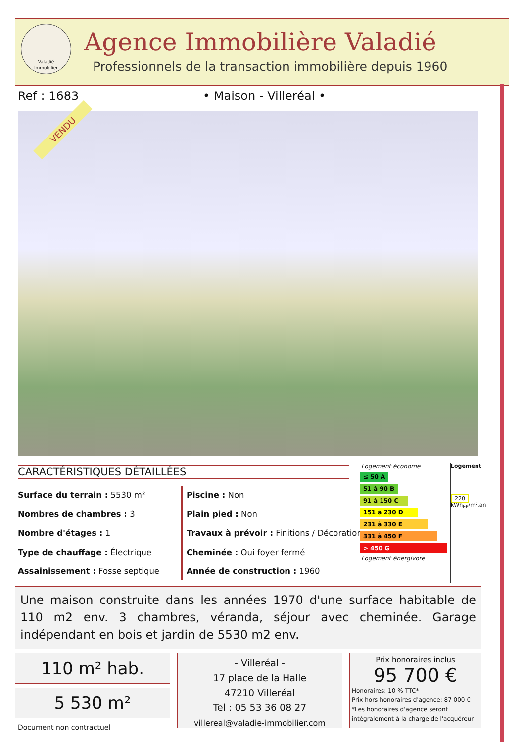Valadié
Immobilier
Agence Immobilière Valadié
Professionnels de la transaction immobilière depuis 1960
Ref : 1683 • Maison - Villeréal •
VENDU
CARACTÉRISTIQUES DÉTAILLÉES
Surface du terrain : 5530 m²
Nombres de chambres : 3
Nombre d'étages : 1
Type de chauffage : Électrique
Assainissement : Fosse septique
Piscine : Non
Plain pied : Non
Travaux à prévoir : Finitions / Décoration
Cheminée : Oui foyer fermé
Année de construction : 1960
Logement économe
≤ 50 A
51 à 90 B
91 à 150 C
151 à 230 D
231 à 330 E
331 à 450 F
> 450 G
Logement énergivore
Logement
220
kWh<sub>EP</sub>/m².an
Une maison construite dans les années 1970 d'une surface habitable de 110 m2 env. 3 chambres, véranda, séjour avec cheminée. Garage indépendant en bois et jardin de 5530 m2 env.
110 m² hab.
5 530 m²
Document non contractuel
- Villeréal -
17 place de la Halle
47210 Villeréal
Tel : 05 53 36 08 27
villereal@valadie-immobilier.com
Prix honoraires inclus
95 700 €
Honoraires: 10 % TTC*
Prix hors honoraires d'agence: 87 000 €
*Les honoraires d'agence seront intégralement à la charge de l'acquéreur